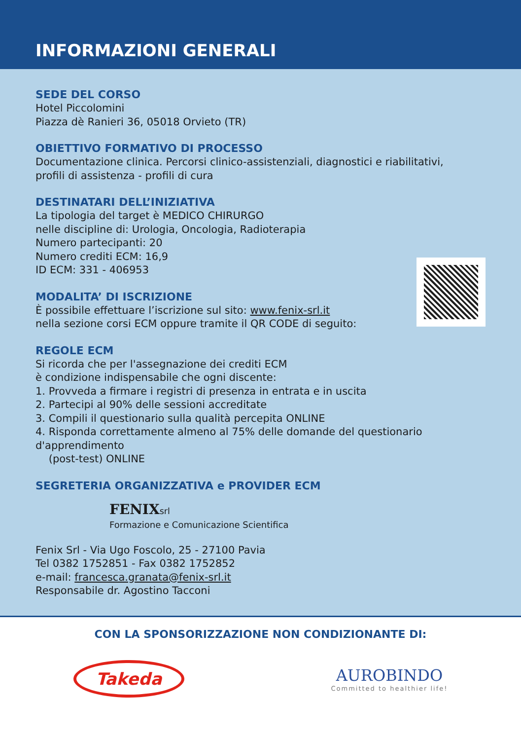INFORMAZIONI GENERALI
SEDE DEL CORSO
Hotel Piccolomini
Piazza dè Ranieri 36, 05018 Orvieto (TR)
OBIETTIVO FORMATIVO DI PROCESSO
Documentazione clinica. Percorsi clinico-assistenziali, diagnostici e riabilitativi,
profili di assistenza - profili di cura
DESTINATARI DELL’INIZIATIVA
La tipologia del target è MEDICO CHIRURGO
nelle discipline di: Urologia, Oncologia, Radioterapia
Numero partecipanti: 20
Numero crediti ECM: 16,9
ID ECM: 331 - 406953
MODALITA’ DI ISCRIZIONE
È possibile effettuare l’iscrizione sul sito: www.fenix-srl.it
nella sezione corsi ECM oppure tramite il QR CODE di seguito:
REGOLE ECM
Si ricorda che per l'assegnazione dei crediti ECM
è condizione indispensabile che ogni discente:
1. Provveda a firmare i registri di presenza in entrata e in uscita
2. Partecipi al 90% delle sessioni accreditate
3. Compili il questionario sulla qualità percepita ONLINE
4. Risponda correttamente almeno al 75% delle domande del questionario d'apprendimento
(post-test) ONLINE
SEGRETERIA ORGANIZZATIVA e PROVIDER ECM
FENIX srl
Formazione e Comunicazione Scientifica
Fenix Srl - Via Ugo Foscolo, 25 - 27100 Pavia
Tel 0382 1752851 - Fax 0382 1752852
e-mail: francesca.granata@fenix-srl.it
Responsabile dr. Agostino Tacconi
CON LA SPONSORIZZAZIONE NON CONDIZIONANTE DI:
Takeda
AUROBINDO
Committed to healthier life!